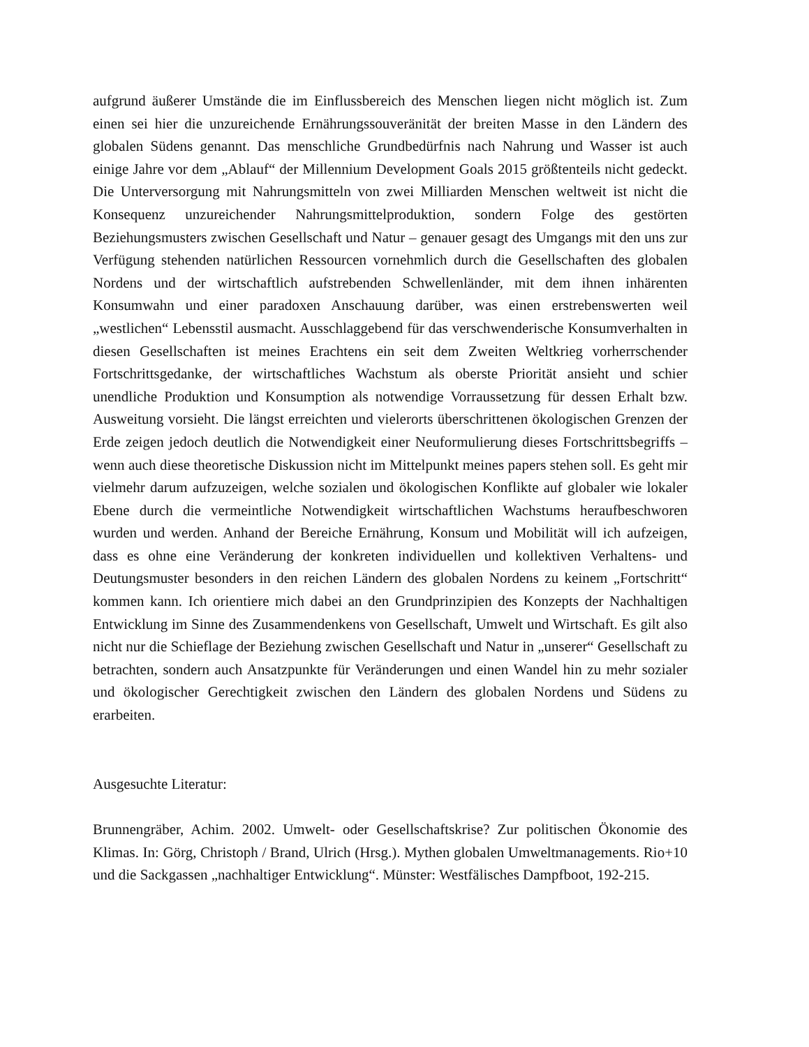aufgrund äußerer Umstände die im Einflussbereich des Menschen liegen nicht möglich ist. Zum einen sei hier die unzureichende Ernährungssouveränität der breiten Masse in den Ländern des globalen Südens genannt. Das menschliche Grundbedürfnis nach Nahrung und Wasser ist auch einige Jahre vor dem „Ablauf“ der Millennium Development Goals 2015 größtenteils nicht gedeckt. Die Unterversorgung mit Nahrungsmitteln von zwei Milliarden Menschen weltweit ist nicht die Konsequenz unzureichender Nahrungsmittelproduktion, sondern Folge des gestörten Beziehungsmusters zwischen Gesellschaft und Natur – genauer gesagt des Umgangs mit den uns zur Verfügung stehenden natürlichen Ressourcen vornehmlich durch die Gesellschaften des globalen Nordens und der wirtschaftlich aufstrebenden Schwellenländer, mit dem ihnen inhärenten Konsumwahn und einer paradoxen Anschauung darüber, was einen erstrebenswerten weil „westlichen“ Lebensstil ausmacht. Ausschlaggebend für das verschwenderische Konsumverhalten in diesen Gesellschaften ist meines Erachtens ein seit dem Zweiten Weltkrieg vorherrschender Fortschrittsgedanke, der wirtschaftliches Wachstum als oberste Priorität ansieht und schier unendliche Produktion und Konsumption als notwendige Vorraussetzung für dessen Erhalt bzw. Ausweitung vorsieht. Die längst erreichten und vielerorts überschrittenen ökologischen Grenzen der Erde zeigen jedoch deutlich die Notwendigkeit einer Neuformulierung dieses Fortschrittsbegriffs – wenn auch diese theoretische Diskussion nicht im Mittelpunkt meines papers stehen soll. Es geht mir vielmehr darum aufzuzeigen, welche sozialen und ökologischen Konflikte auf globaler wie lokaler Ebene durch die vermeintliche Notwendigkeit wirtschaftlichen Wachstums heraufbeschworen wurden und werden. Anhand der Bereiche Ernährung, Konsum und Mobilität will ich aufzeigen, dass es ohne eine Veränderung der konkreten individuellen und kollektiven Verhaltens- und Deutungsmuster besonders in den reichen Ländern des globalen Nordens zu keinem „Fortschritt“ kommen kann. Ich orientiere mich dabei an den Grundprinzipien des Konzepts der Nachhaltigen Entwicklung im Sinne des Zusammendenkens von Gesellschaft, Umwelt und Wirtschaft. Es gilt also nicht nur die Schieflage der Beziehung zwischen Gesellschaft und Natur in „unserer“ Gesellschaft zu betrachten, sondern auch Ansatzpunkte für Veränderungen und einen Wandel hin zu mehr sozialer und ökologischer Gerechtigkeit zwischen den Ländern des globalen Nordens und Südens zu erarbeiten.
Ausgesuchte Literatur:
Brunnengräber, Achim. 2002. Umwelt- oder Gesellschaftskrise? Zur politischen Ökonomie des Klimas. In: Görg, Christoph / Brand, Ulrich (Hrsg.). Mythen globalen Umweltmanagements. Rio+10 und die Sackgassen „nachhaltiger Entwicklung“. Münster: Westfälisches Dampfboot, 192-215.